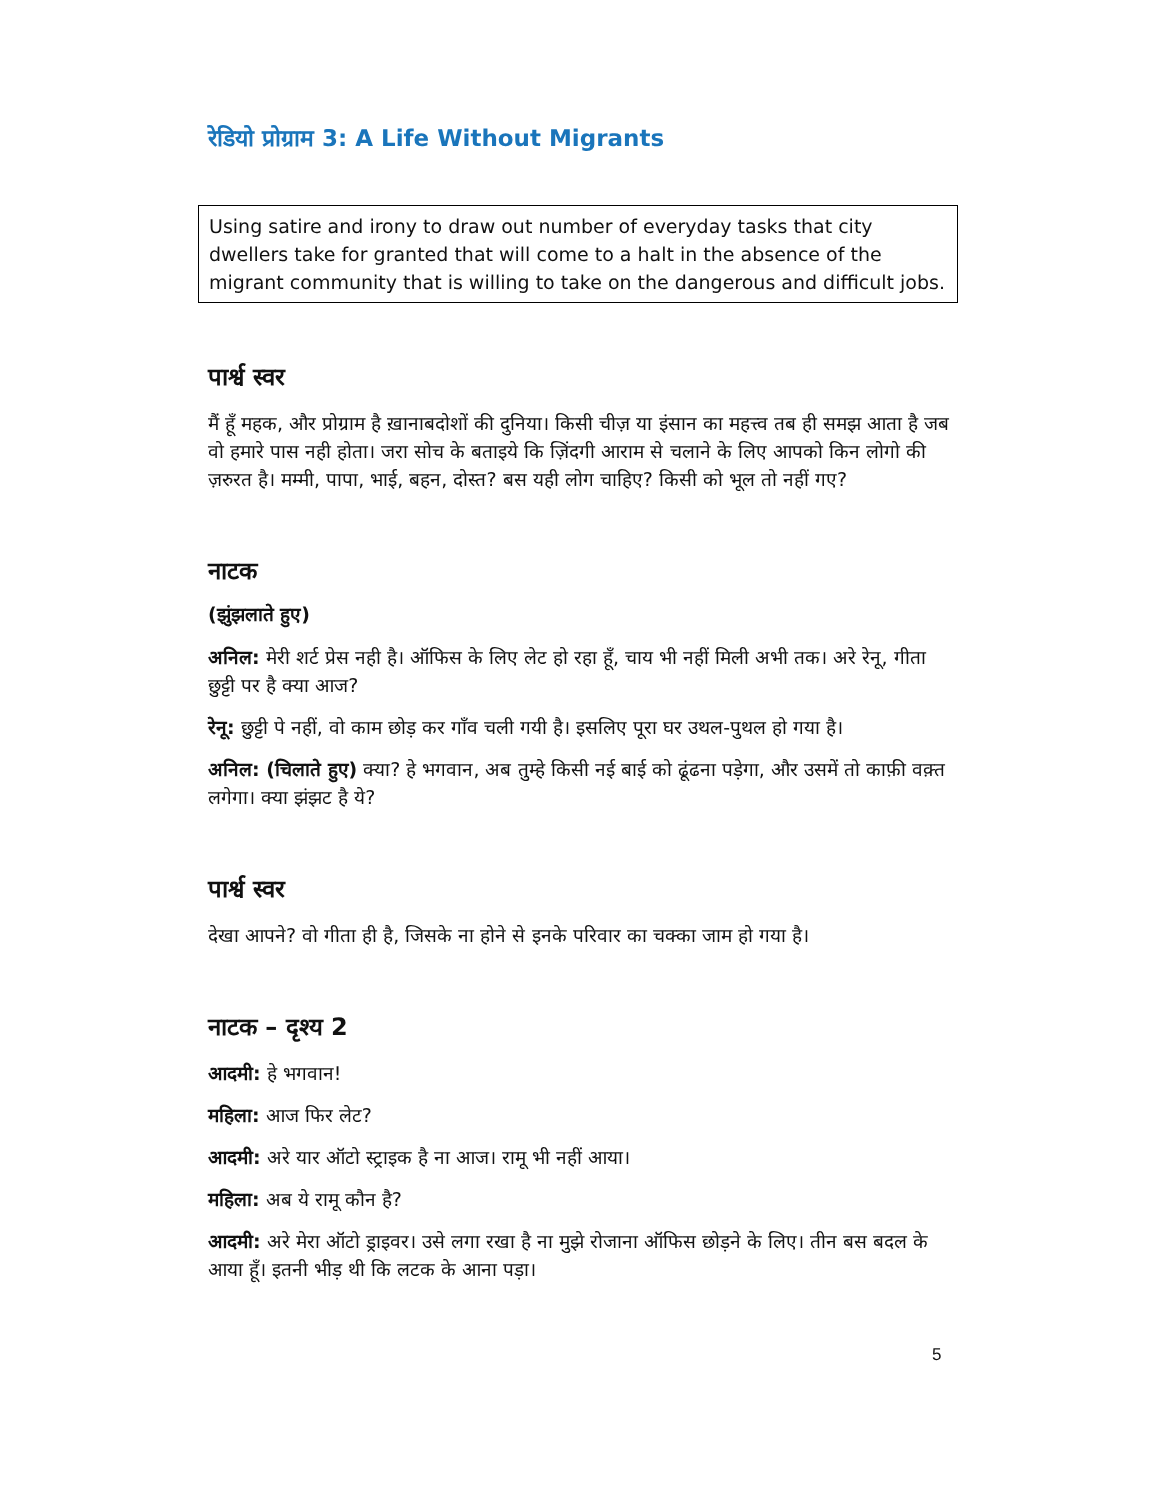रेडियो प्रोग्राम 3: A Life Without Migrants
Using satire and irony to draw out number of everyday tasks that city dwellers take for granted that will come to a halt in the absence of the migrant community that is willing to take on the dangerous and difficult jobs.
पार्श्व स्वर
मैं हूँ महक, और प्रोग्राम है ख़ानाबदोशों की दुनिया। किसी चीज़ या इंसान का महत्त्व तब ही समझ आता है जब वो हमारे पास नही होता। जरा सोच के बताइये कि ज़िंदगी आराम से चलाने के लिए आपको किन लोगो की ज़रुरत है। मम्मी, पापा, भाई, बहन, दोस्त? बस यही लोग चाहिए? किसी को भूल तो नहीं गए?
नाटक
(झुंझलाते हुए)
अनिल: मेरी शर्ट प्रेस नही है। ऑफिस के लिए लेट हो रहा हूँ, चाय भी नहीं मिली अभी तक। अरे रेनू, गीता छुट्टी पर है क्या आज?
रेनू: छुट्टी पे नहीं, वो काम छोड़ कर गाँव चली गयी है। इसलिए पूरा घर उथल-पुथल हो गया है।
अनिल: (चिलाते हुए) क्या? हे भगवान, अब तुम्हे किसी नई बाई को ढूंढना पड़ेगा, और उसमें तो काफ़ी वक़्त लगेगा। क्या झंझट है ये?
पार्श्व स्वर
देखा आपने? वो गीता ही है, जिसके ना होने से इनके परिवार का चक्का जाम हो गया है।
नाटक – दृश्य 2
आदमी: हे भगवान!
महिला: आज फिर लेट?
आदमी: अरे यार ऑटो स्ट्राइक है ना आज। रामू भी नहीं आया।
महिला: अब ये रामू कौन है?
आदमी: अरे मेरा ऑटो ड्राइवर। उसे लगा रखा है ना मुझे रोजाना ऑफिस छोड़ने के लिए। तीन बस बदल के आया हूँ। इतनी भीड़ थी कि लटक के आना पड़ा।
5